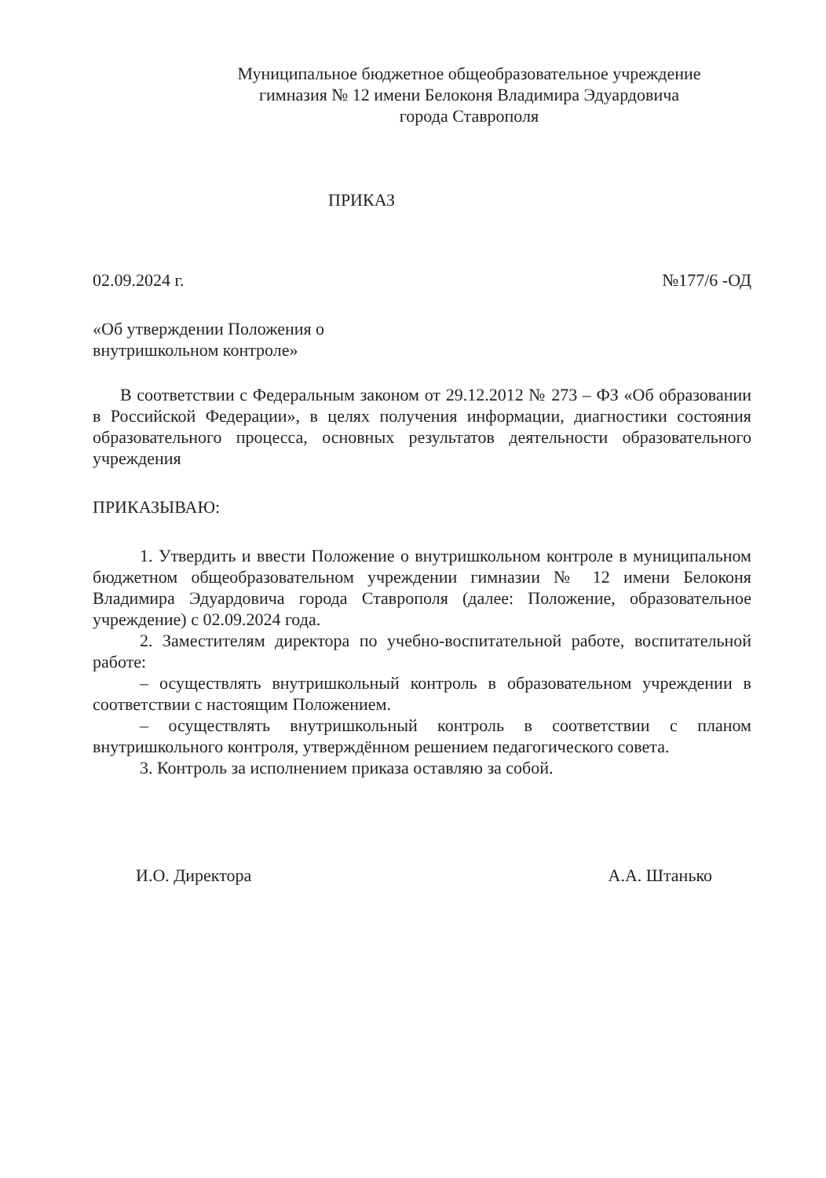Муниципальное бюджетное общеобразовательное учреждение
гимназия № 12 имени Белоконя Владимира Эдуардовича
города Ставрополя
ПРИКАЗ
02.09.2024 г. №177/6 -ОД
«Об утверждении Положения о
внутришкольном контроле»
В соответствии с Федеральным законом от 29.12.2012 № 273 – ФЗ «Об образовании в Российской Федерации», в целях получения информации, диагностики состояния образовательного процесса, основных результатов деятельности образовательного учреждения
ПРИКАЗЫВАЮ:
1. Утвердить и ввести Положение о внутришкольном контроле в муниципальном бюджетном общеобразовательном учреждении гимназии № 12 имени Белоконя Владимира Эдуардовича города Ставрополя (далее: Положение, образовательное учреждение) с 02.09.2024 года.
2. Заместителям директора по учебно-воспитательной работе, воспитательной работе:
– осуществлять внутришкольный контроль в образовательном учреждении в соответствии с настоящим Положением.
– осуществлять внутришкольный контроль в соответствии с планом внутришкольного контроля, утверждённом решением педагогического совета.
3. Контроль за исполнением приказа оставляю за собой.
И.О. Директора А.А. Штанько